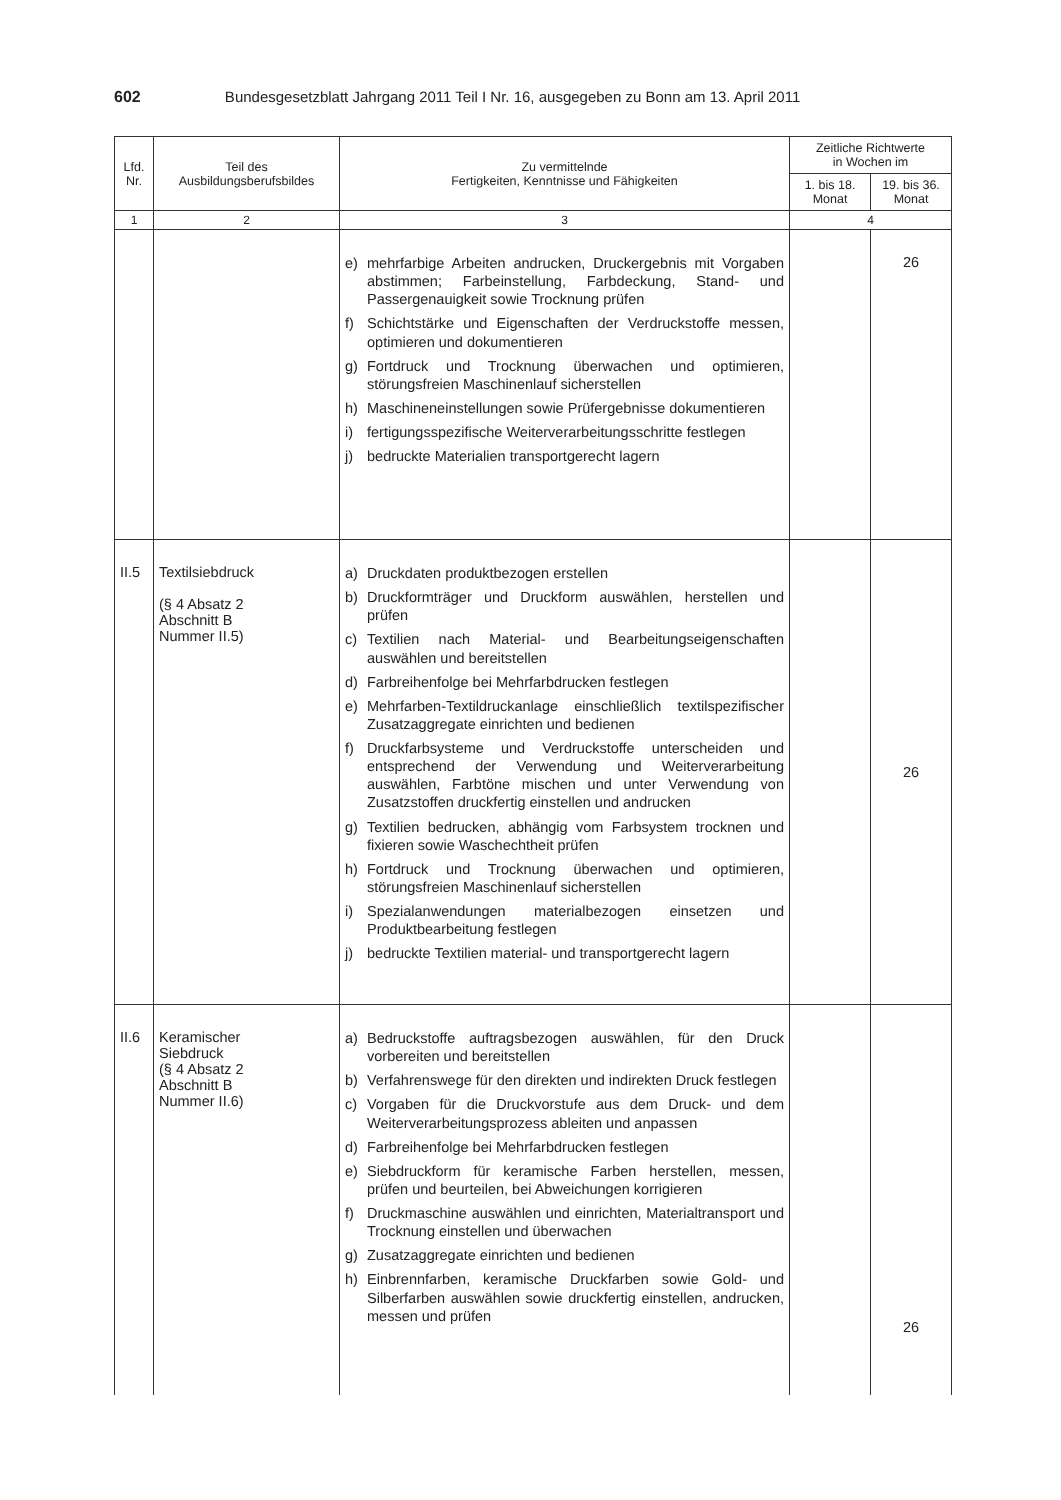602 Bundesgesetzblatt Jahrgang 2011 Teil I Nr. 16, ausgegeben zu Bonn am 13. April 2011
| Lfd. Nr. | Teil des Ausbildungsberufsbildes | Zu vermittelnde Fertigkeiten, Kenntnisse und Fähigkeiten | Zeitliche Richtwerte in Wochen im | |
| --- | --- | --- | --- | --- |
| | | | 1. bis 18. Monat | 19. bis 36. Monat |
| 1 | 2 | 3 | 4 | |
| | | e) mehrfarbige Arbeiten andrucken, Druckergebnis mit Vorgaben abstimmen; Farbeinstellung, Farbdeckung, Stand- und Passergenauigkeit sowie Trocknung prüfen f) Schichtstärke und Eigenschaften der Verdruckstoffe messen, optimieren und dokumentieren g) Fortdruck und Trocknung überwachen und optimieren, störungsfreien Maschinenlauf sicherstellen h) Maschineneinstellungen sowie Prüfergebnisse dokumentieren i) fertigungsspezifische Weiterverarbeitungsschritte festlegen j) bedruckte Materialien transportgerecht lagern | | 26 |
| II.5 | Textilsiebdruck (§ 4 Absatz 2 Abschnitt B Nummer II.5) | a) Druckdaten produktbezogen erstellen b) Druckformträger und Druckform auswählen, herstellen und prüfen c) Textilien nach Material- und Bearbeitungseigenschaften auswählen und bereitstellen d) Farbreihenfolge bei Mehrfarbdrucken festlegen e) Mehrfarben-Textildruckanlage einschließlich textilspezifischer Zusatzaggregate einrichten und bedienen f) Druckfarbsysteme und Verdruckstoffe unterscheiden und entsprechend der Verwendung und Weiterverarbeitung auswählen, Farbtöne mischen und unter Verwendung von Zusatzstoffen druckfertig einstellen und andrucken g) Textilien bedrucken, abhängig vom Farbsystem trocknen und fixieren sowie Waschechtheit prüfen h) Fortdruck und Trocknung überwachen und optimieren, störungsfreien Maschinenlauf sicherstellen i) Spezialanwendungen materialbezogen einsetzen und Produktbearbeitung festlegen j) bedruckte Textilien material- und transportgerecht lagern | | 26 |
| II.6 | Keramischer Siebdruck (§ 4 Absatz 2 Abschnitt B Nummer II.6) | a) Bedruckstoffe auftragsbezogen auswählen, für den Druck vorbereiten und bereitstellen b) Verfahrenswege für den direkten und indirekten Druck festlegen c) Vorgaben für die Druckvorstufe aus dem Druck- und dem Weiterverarbeitungsprozess ableiten und anpassen d) Farbreihenfolge bei Mehrfarbdrucken festlegen e) Siebdruckform für keramische Farben herstellen, messen, prüfen und beurteilen, bei Abweichungen korrigieren f) Druckmaschine auswählen und einrichten, Materialtransport und Trocknung einstellen und überwachen g) Zusatzaggregate einrichten und bedienen h) Einbrennfarben, keramische Druckfarben sowie Gold- und Silberfarben auswählen sowie druckfertig einstellen, andrucken, messen und prüfen | | 26 |